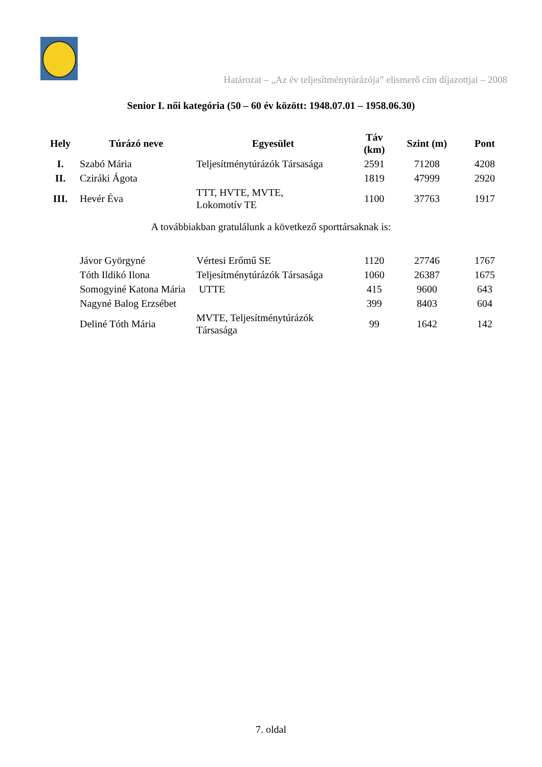Határozat – „Az év teljesítménytúrázója” elismerő cím díjazottjai – 2008
Senior I. női kategória (50 – 60 év között: 1948.07.01 – 1958.06.30)
| Hely | Túrázó neve | Egyesület | Táv (km) | Szint (m) | Pont |
| --- | --- | --- | --- | --- | --- |
| I. | Szabó Mária | Teljesítménytúrázók Társasága | 2591 | 71208 | 4208 |
| II. | Cziráki Ágota | | 1819 | 47999 | 2920 |
| III. | Hevér Éva | TTT, HVTE, MVTE, Lokomotív TE | 1100 | 37763 | 1917 |
A továbbiakban gratulálunk a következő sporttársaknak is:
| | Jávor Györgyné | Vértesi Erőmű SE | 1120 | 27746 | 1767 |
| | Tóth Ildikó Ilona | Teljesítménytúrázók Társasága | 1060 | 26387 | 1675 |
| | Somogyiné Katona Mária | UTTE | 415 | 9600 | 643 |
| | Nagyné Balog Erzsébet | | 399 | 8403 | 604 |
| | Deliné Tóth Mária | MVTE, Teljesítménytúrázók Társasága | 99 | 1642 | 142 |
7. oldal